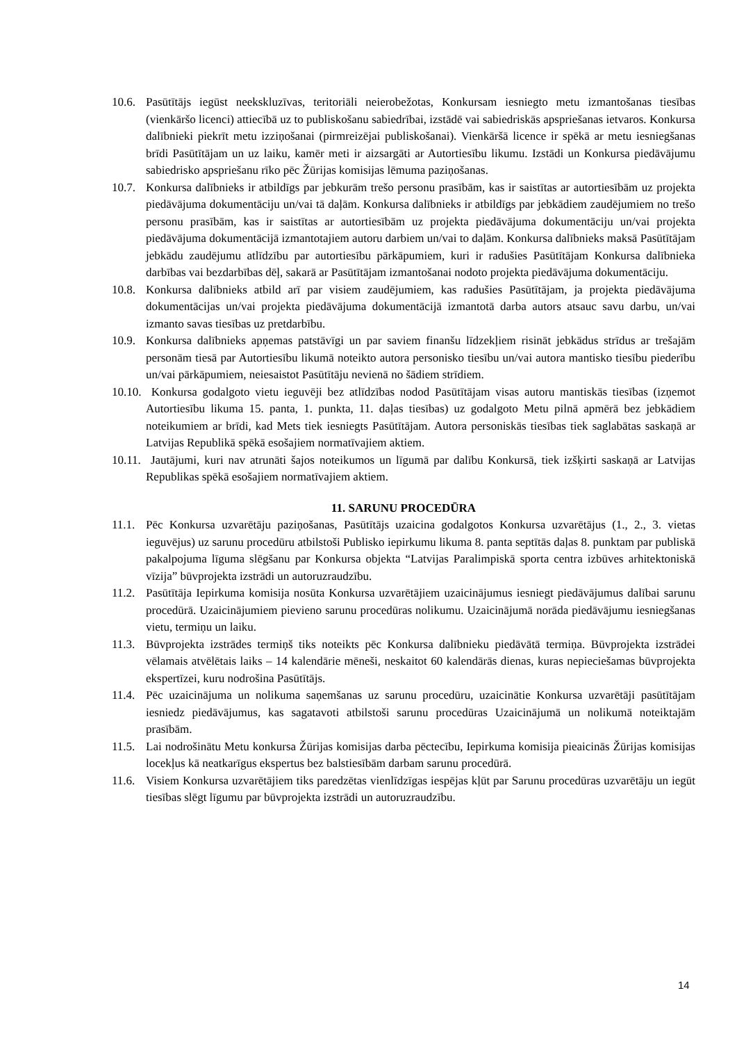10.6. Pasūtītājs iegūst neekskluzīvas, teritoriāli neierobežotas, Konkursam iesniegto metu izmantošanas tiesības (vienkāršo licenci) attiecībā uz to publiskošanu sabiedrībai, izstādē vai sabiedriskās apspriešanas ietvaros. Konkursa dalībnieki piekrīt metu izziņošanai (pirmreizējai publiskošanai). Vienkāršā licence ir spēkā ar metu iesniegšanas brīdi Pasūtītājam un uz laiku, kamēr meti ir aizsargāti ar Autortiesību likumu. Izstādi un Konkursa piedāvājumu sabiedrisko apspriešanu rīko pēc Žūrijas komisijas lēmuma paziņošanas.
10.7. Konkursa dalībnieks ir atbildīgs par jebkurām trešo personu prasībām, kas ir saistītas ar autortiesībām uz projekta piedāvājuma dokumentāciju un/vai tā daļām. Konkursa dalībnieks ir atbildīgs par jebkādiem zaudējumiem no trešo personu prasībām, kas ir saistītas ar autortiesībām uz projekta piedāvājuma dokumentāciju un/vai projekta piedāvājuma dokumentācijā izmantotajiem autoru darbiem un/vai to daļām. Konkursa dalībnieks maksā Pasūtītājam jebkādu zaudējumu atlīdzību par autortiesību pārkāpumiem, kuri ir radušies Pasūtītājam Konkursa dalībnieka darbības vai bezdarbības dēļ, sakarā ar Pasūtītājam izmantošanai nodoto projekta piedāvājuma dokumentāciju.
10.8. Konkursa dalībnieks atbild arī par visiem zaudējumiem, kas radušies Pasūtītājam, ja projekta piedāvājuma dokumentācijas un/vai projekta piedāvājuma dokumentācijā izmantotā darba autors atsauc savu darbu, un/vai izmanto savas tiesības uz pretdarbību.
10.9. Konkursa dalībnieks apņemas patstāvīgi un par saviem finanšu līdzekļiem risināt jebkādus strīdus ar trešajām personām tiesā par Autortiesību likumā noteikto autora personisko tiesību un/vai autora mantisko tiesību piederību un/vai pārkāpumiem, neiesaistot Pasūtītāju nevienā no šādiem strīdiem.
10.10. Konkursa godalgoto vietu ieguvēji bez atlīdzības nodod Pasūtītājam visas autoru mantiskās tiesības (izņemot Autortiesību likuma 15. panta, 1. punkta, 11. daļas tiesības) uz godalgoto Metu pilnā apmērā bez jebkādiem noteikumiem ar brīdi, kad Mets tiek iesniegts Pasūtītājam. Autora personiskās tiesības tiek saglabātas saskaņā ar Latvijas Republikā spēkā esošajiem normatīvajiem aktiem.
10.11. Jautājumi, kuri nav atrunāti šajos noteikumos un līgumā par dalību Konkursā, tiek izšķirti saskaņā ar Latvijas Republikas spēkā esošajiem normatīvajiem aktiem.
11. SARUNU PROCEDŪRA
11.1. Pēc Konkursa uzvarētāju paziņošanas, Pasūtītājs uzaicina godalgotos Konkursa uzvarētājus (1., 2., 3. vietas ieguvējus) uz sarunu procedūru atbilstoši Publisko iepirkumu likuma 8. panta septītās daļas 8. punktam par publiskā pakalpojuma līguma slēgšanu par Konkursa objekta “Latvijas Paralimpiskā sporta centra izbūves arhitektoniskā vīzija” būvprojekta izstrādi un autoruzraudzību.
11.2. Pasūtītāja Iepirkuma komisija nosūta Konkursa uzvarētājiem uzaicinājumus iesniegt piedāvājumus dalībai sarunu procedūrā. Uzaicinājumiem pievieno sarunu procedūras nolikumu. Uzaicinājumā norāda piedāvājumu iesniegšanas vietu, termiņu un laiku.
11.3. Būvprojekta izstrādes termiņš tiks noteikts pēc Konkursa dalībnieku piedāvātā termiņa. Būvprojekta izstrādei vēlamais atvēlētais laiks – 14 kalendārie mēneši, neskaitot 60 kalendārās dienas, kuras nepieciešamas būvprojekta ekspertīzei, kuru nodrošina Pasūtītājs.
11.4. Pēc uzaicinājuma un nolikuma saņemšanas uz sarunu procedūru, uzaicinātie Konkursa uzvarētāji pasūtītājam iesniedz piedāvājumus, kas sagatavoti atbilstoši sarunu procedūras Uzaicinājumā un nolikumā noteiktajām prasībām.
11.5. Lai nodrošinātu Metu konkursa Žūrijas komisijas darba pēctecību, Iepirkuma komisija pieaicinās Žūrijas komisijas locekļus kā neatkarīgus ekspertus bez balstiesībām darbam sarunu procedūrā.
11.6. Visiem Konkursa uzvarētājiem tiks paredzētas vienlīdzīgas iespējas kļūt par Sarunu procedūras uzvarētāju un iegūt tiesības slēgt līgumu par būvprojekta izstrādi un autoruzraudzību.
14